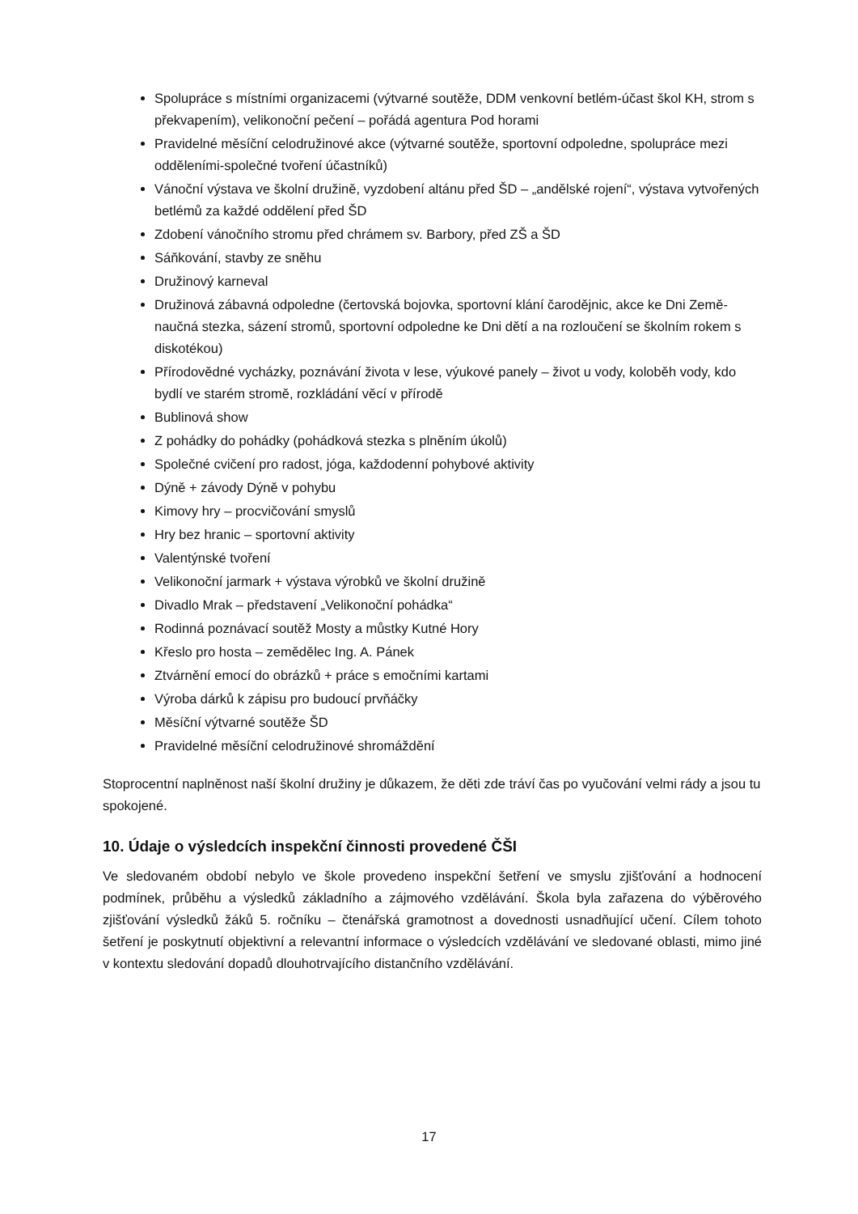Spolupráce s místními organizacemi (výtvarné soutěže, DDM venkovní betlém-účast škol KH, strom s překvapením), velikonoční pečení – pořádá agentura Pod horami
Pravidelné měsíční celodružinové akce (výtvarné soutěže, sportovní odpoledne, spolupráce mezi odděleními-společné tvoření účastníků)
Vánoční výstava ve školní družině, vyzdobení altánu před ŠD – „andělské rojení“, výstava vytvořených betlémů za každé oddělení před ŠD
Zdobení vánočního stromu před chrámem sv. Barbory, před ZŠ a ŠD
Sáňkování, stavby ze sněhu
Družinový karneval
Družinová zábavná odpoledne (čertovská bojovka, sportovní klání čarodějnic, akce ke Dni Země-naučná stezka, sázení stromů, sportovní odpoledne ke Dni dětí a na rozloučení se školním rokem s diskotékou)
Přírodovědné vycházky, poznávání života v lese, výukové panely – život u vody, koloběh vody, kdo bydlí ve starém stromě, rozkládání věcí v přírodě
Bublinová show
Z pohádky do pohádky (pohádková stezka s plněním úkolů)
Společné cvičení pro radost, jóga, každodenní pohybové aktivity
Dýně + závody Dýně v pohybu
Kimovy hry – procvičování smyslů
Hry bez hranic – sportovní aktivity
Valentýnské tvoření
Velikonoční jarmark + výstava výrobků ve školní družině
Divadlo Mrak – představení „Velikonoční pohádka“
Rodinná poznávací soutěž Mosty a můstky Kutné Hory
Křeslo pro hosta – zemědělec Ing. A. Pánek
Ztvárnění emocí do obrázků + práce s emočními kartami
Výroba dárků k zápisu pro budoucí prvňáčky
Měsíční výtvarné soutěže ŠD
Pravidelné měsíční celodružinové shromáždění
Stoprocentní naplněnost naší školní družiny je důkazem, že děti zde tráví čas po vyučování velmi rády a jsou tu spokojené.
10. Údaje o výsledcích inspekční činnosti provedené ČŠI
Ve sledovaném období nebylo ve škole provedeno inspekční šetření ve smyslu zjišťování a hodnocení podmínek, průběhu a výsledků základního a zájmového vzdělávání. Škola byla zařazena do výběrového zjišťování výsledků žáků 5. ročníku – čtenářská gramotnost a dovednosti usnadňující učení. Cílem tohoto šetření je poskytnutí objektivní a relevantní informace o výsledcích vzdělávání ve sledované oblasti, mimo jiné v kontextu sledování dopadů dlouhotrvajícího distančního vzdělávání.
17